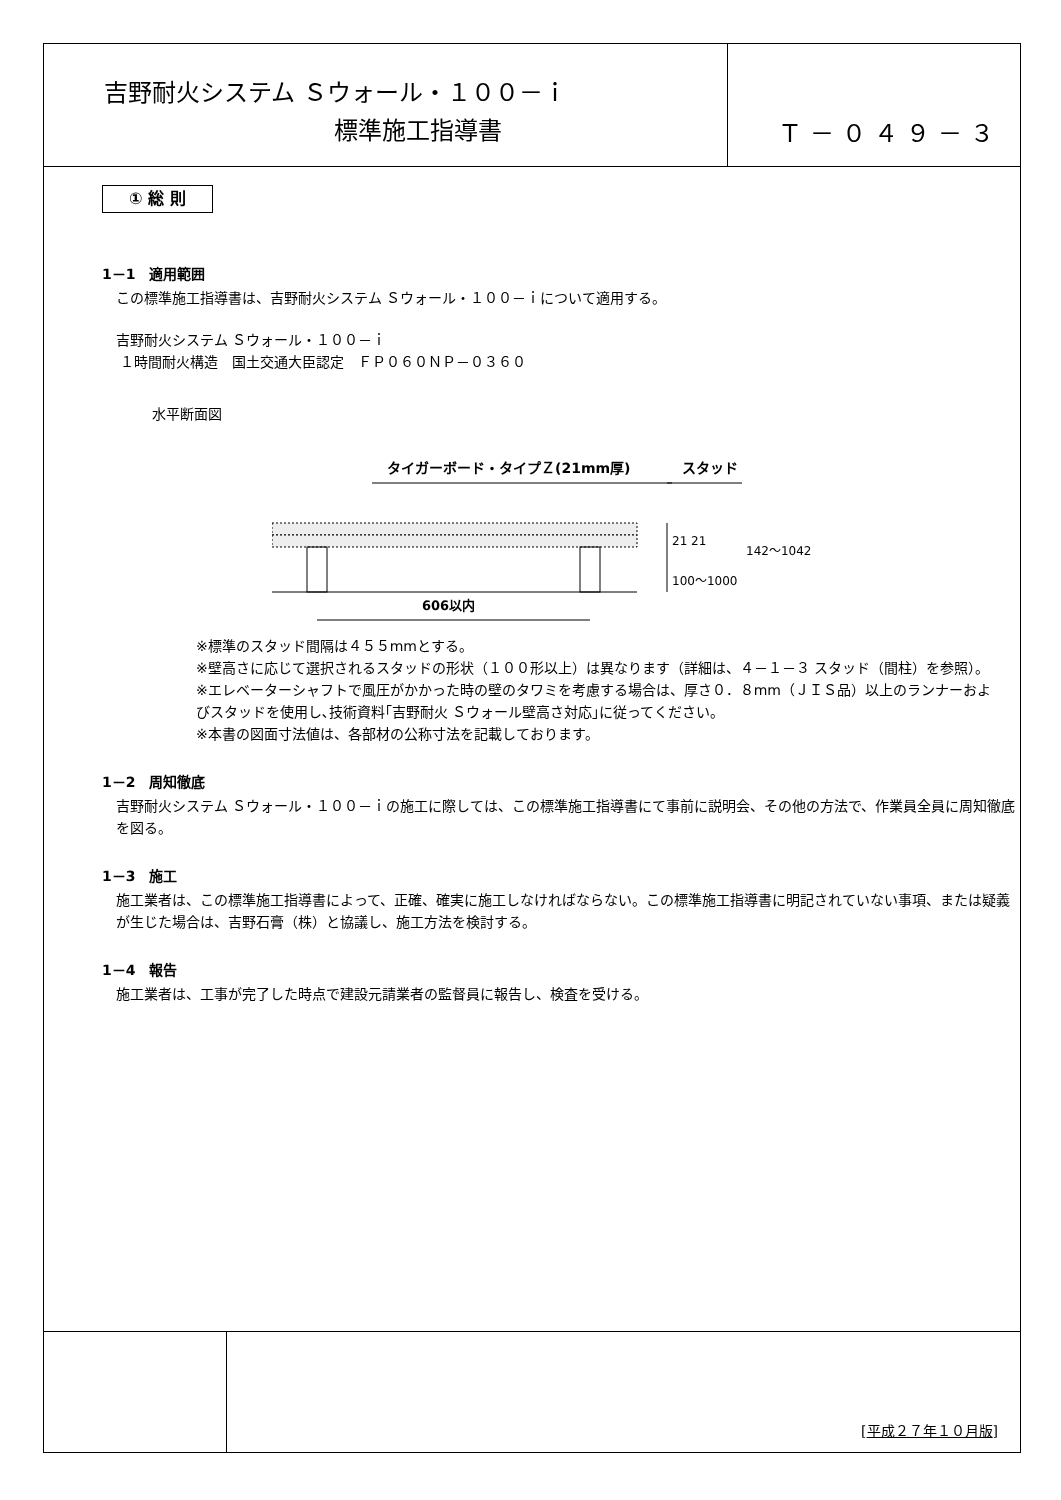吉野耐火システム Ｓウォール・１００－ｉ
標準施工指導書
Ｔ－０４９－３
① 総 則
1－1　適用範囲
この標準施工指導書は、吉野耐火システム Ｓウォール・１００－ｉについて適用する。
吉野耐火システム Ｓウォール・１００－ｉ
１時間耐火構造　国土交通大臣認定　ＦＰ０６０ＮＰ－０３６０
水平断面図
タイガーボード・タイプＺ(21mm厚)
スタッド
21 21
100～1000
142～1042
606以内
※標準のスタッド間隔は４５５mmとする。
※壁高さに応じて選択されるスタッドの形状（１００形以上）は異なります（詳細は、４－１－３ スタッド（間柱）を参照）。
※エレベーターシャフトで風圧がかかった時の壁のタワミを考慮する場合は、厚さ０．８mm（ＪＩＳ品）以上のランナーおよびスタッドを使用し､技術資料｢吉野耐火 Ｓウォール壁高さ対応｣に従ってください。
※本書の図面寸法値は、各部材の公称寸法を記載しております。
1－2　周知徹底
吉野耐火システム Ｓウォール・１００－ｉの施工に際しては、この標準施工指導書にて事前に説明会、その他の方法で、作業員全員に周知徹底を図る。
1－3　施工
施工業者は、この標準施工指導書によって、正確、確実に施工しなければならない。この標準施工指導書に明記されていない事項、または疑義が生じた場合は、吉野石膏（株）と協議し、施工方法を検討する。
1－4　報告
施工業者は、工事が完了した時点で建設元請業者の監督員に報告し、検査を受ける。
[平成２７年１０月版]